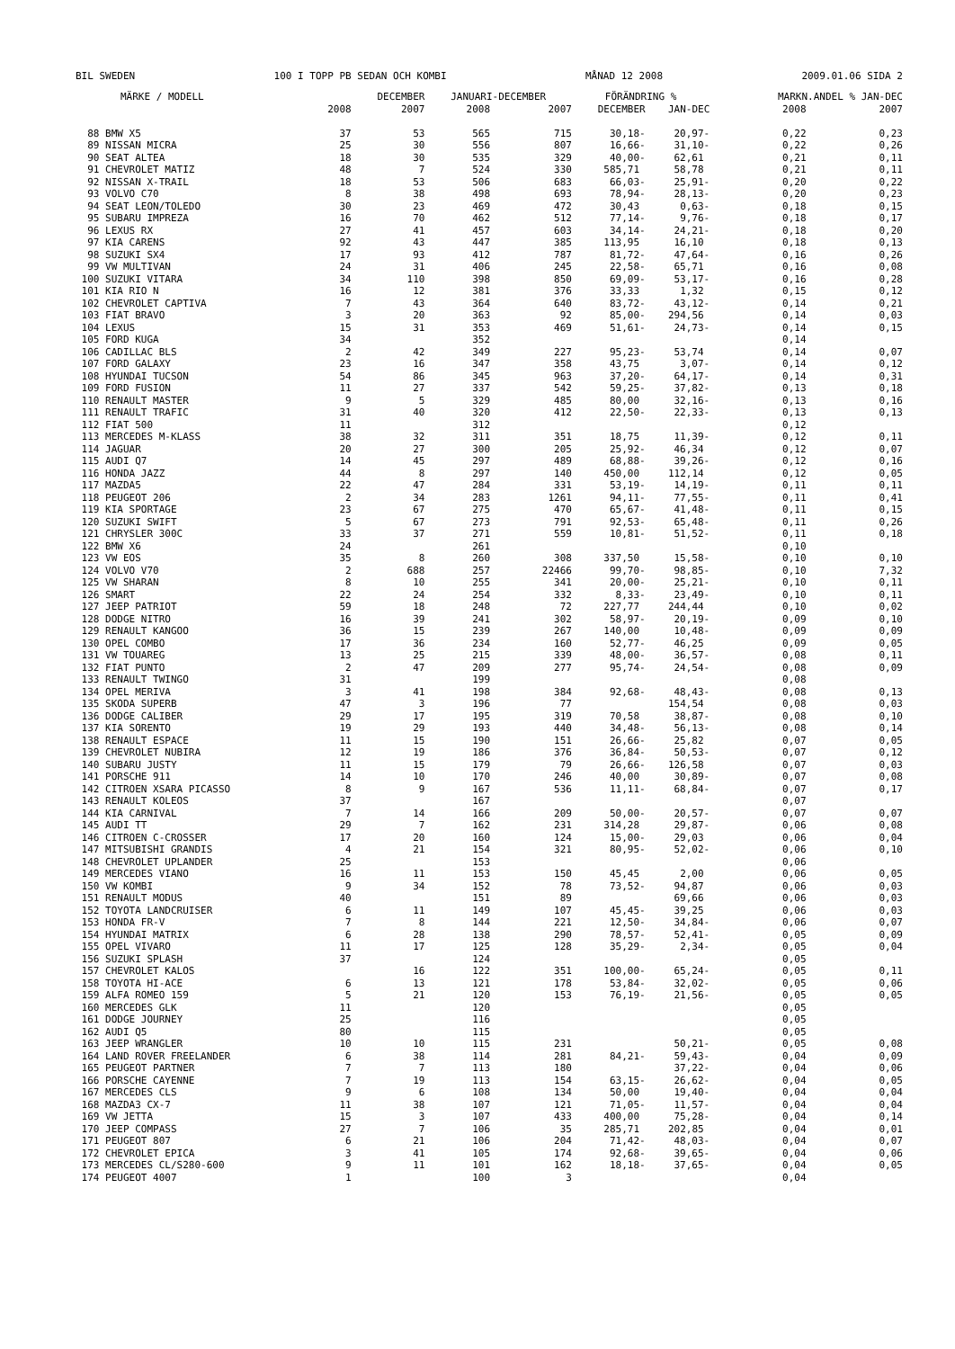BIL SWEDEN 100 I TOPP PB SEDAN OCH KOMBI MÅNAD 12 2008 2009.01.06 SIDA 2
| MÄRKE / MODELL | | DECEMBER | JANUARI-DECEMBER | | FÖRÄNDRING % | | MARKN.ANDEL % JAN-DEC | |
| --- | --- | --- | --- | --- | --- | --- | --- | --- |
| | 2008 | 2007 | 2008 | 2007 | DECEMBER | JAN-DEC | 2008 | 2007 |
| 88 BMW X5 | 37 | 53 | 565 | 715 | 30,18- | 20,97- | 0,22 | 0,23 |
| 89 NISSAN MICRA | 25 | 30 | 556 | 807 | 16,66- | 31,10- | 0,22 | 0,26 |
| 90 SEAT ALTEA | 18 | 30 | 535 | 329 | 40,00- | 62,61 | 0,21 | 0,11 |
| 91 CHEVROLET MATIZ | 48 | 7 | 524 | 330 | 585,71 | 58,78 | 0,21 | 0,11 |
| 92 NISSAN X-TRAIL | 18 | 53 | 506 | 683 | 66,03- | 25,91- | 0,20 | 0,22 |
| 93 VOLVO C70 | 8 | 38 | 498 | 693 | 78,94- | 28,13- | 0,20 | 0,23 |
| 94 SEAT LEON/TOLEDO | 30 | 23 | 469 | 472 | 30,43 | 0,63- | 0,18 | 0,15 |
| 95 SUBARU IMPREZA | 16 | 70 | 462 | 512 | 77,14- | 9,76- | 0,18 | 0,17 |
| 96 LEXUS RX | 27 | 41 | 457 | 603 | 34,14- | 24,21- | 0,18 | 0,20 |
| 97 KIA CARENS | 92 | 43 | 447 | 385 | 113,95 | 16,10 | 0,18 | 0,13 |
| 98 SUZUKI SX4 | 17 | 93 | 412 | 787 | 81,72- | 47,64- | 0,16 | 0,26 |
| 99 VW MULTIVAN | 24 | 31 | 406 | 245 | 22,58- | 65,71 | 0,16 | 0,08 |
| 100 SUZUKI VITARA | 34 | 110 | 398 | 850 | 69,09- | 53,17- | 0,16 | 0,28 |
| 101 KIA RIO N | 16 | 12 | 381 | 376 | 33,33 | 1,32 | 0,15 | 0,12 |
| 102 CHEVROLET CAPTIVA | 7 | 43 | 364 | 640 | 83,72- | 43,12- | 0,14 | 0,21 |
| 103 FIAT BRAVO | 3 | 20 | 363 | 92 | 85,00- | 294,56 | 0,14 | 0,03 |
| 104 LEXUS | 15 | 31 | 353 | 469 | 51,61- | 24,73- | 0,14 | 0,15 |
| 105 FORD KUGA | 34 | | 352 | | | | 0,14 | |
| 106 CADILLAC BLS | 2 | 42 | 349 | 227 | 95,23- | 53,74 | 0,14 | 0,07 |
| 107 FORD GALAXY | 23 | 16 | 347 | 358 | 43,75 | 3,07- | 0,14 | 0,12 |
| 108 HYUNDAI TUCSON | 54 | 86 | 345 | 963 | 37,20- | 64,17- | 0,14 | 0,31 |
| 109 FORD FUSION | 11 | 27 | 337 | 542 | 59,25- | 37,82- | 0,13 | 0,18 |
| 110 RENAULT MASTER | 9 | 5 | 329 | 485 | 80,00 | 32,16- | 0,13 | 0,16 |
| 111 RENAULT TRAFIC | 31 | 40 | 320 | 412 | 22,50- | 22,33- | 0,13 | 0,13 |
| 112 FIAT 500 | 11 | | 312 | | | | 0,12 | |
| 113 MERCEDES M-KLASS | 38 | 32 | 311 | 351 | 18,75 | 11,39- | 0,12 | 0,11 |
| 114 JAGUAR | 20 | 27 | 300 | 205 | 25,92- | 46,34 | 0,12 | 0,07 |
| 115 AUDI Q7 | 14 | 45 | 297 | 489 | 68,88- | 39,26- | 0,12 | 0,16 |
| 116 HONDA JAZZ | 44 | 8 | 297 | 140 | 450,00 | 112,14 | 0,12 | 0,05 |
| 117 MAZDA5 | 22 | 47 | 284 | 331 | 53,19- | 14,19- | 0,11 | 0,11 |
| 118 PEUGEOT 206 | 2 | 34 | 283 | 1261 | 94,11- | 77,55- | 0,11 | 0,41 |
| 119 KIA SPORTAGE | 23 | 67 | 275 | 470 | 65,67- | 41,48- | 0,11 | 0,15 |
| 120 SUZUKI SWIFT | 5 | 67 | 273 | 791 | 92,53- | 65,48- | 0,11 | 0,26 |
| 121 CHRYSLER 300C | 33 | 37 | 271 | 559 | 10,81- | 51,52- | 0,11 | 0,18 |
| 122 BMW X6 | 24 | | 261 | | | | 0,10 | |
| 123 VW EOS | 35 | 8 | 260 | 308 | 337,50 | 15,58- | 0,10 | 0,10 |
| 124 VOLVO V70 | 2 | 688 | 257 | 22466 | 99,70- | 98,85- | 0,10 | 7,32 |
| 125 VW SHARAN | 8 | 10 | 255 | 341 | 20,00- | 25,21- | 0,10 | 0,11 |
| 126 SMART | 22 | 24 | 254 | 332 | 8,33- | 23,49- | 0,10 | 0,11 |
| 127 JEEP PATRIOT | 59 | 18 | 248 | 72 | 227,77 | 244,44 | 0,10 | 0,02 |
| 128 DODGE NITRO | 16 | 39 | 241 | 302 | 58,97- | 20,19- | 0,09 | 0,10 |
| 129 RENAULT KANGOO | 36 | 15 | 239 | 267 | 140,00 | 10,48- | 0,09 | 0,09 |
| 130 OPEL COMBO | 17 | 36 | 234 | 160 | 52,77- | 46,25 | 0,09 | 0,05 |
| 131 VW TOUAREG | 13 | 25 | 215 | 339 | 48,00- | 36,57- | 0,08 | 0,11 |
| 132 FIAT PUNTO | 2 | 47 | 209 | 277 | 95,74- | 24,54- | 0,08 | 0,09 |
| 133 RENAULT TWINGO | 31 | | 199 | | | | 0,08 | |
| 134 OPEL MERIVA | 3 | 41 | 198 | 384 | 92,68- | 48,43- | 0,08 | 0,13 |
| 135 SKODA SUPERB | 47 | 3 | 196 | 77 | | 154,54 | 0,08 | 0,03 |
| 136 DODGE CALIBER | 29 | 17 | 195 | 319 | 70,58 | 38,87- | 0,08 | 0,10 |
| 137 KIA SORENTO | 19 | 29 | 193 | 440 | 34,48- | 56,13- | 0,08 | 0,14 |
| 138 RENAULT ESPACE | 11 | 15 | 190 | 151 | 26,66- | 25,82 | 0,07 | 0,05 |
| 139 CHEVROLET NUBIRA | 12 | 19 | 186 | 376 | 36,84- | 50,53- | 0,07 | 0,12 |
| 140 SUBARU JUSTY | 11 | 15 | 179 | 79 | 26,66- | 126,58 | 0,07 | 0,03 |
| 141 PORSCHE 911 | 14 | 10 | 170 | 246 | 40,00 | 30,89- | 0,07 | 0,08 |
| 142 CITROEN XSARA PICASSO | 8 | 9 | 167 | 536 | 11,11- | 68,84- | 0,07 | 0,17 |
| 143 RENAULT KOLEOS | 37 | | 167 | | | | 0,07 | |
| 144 KIA CARNIVAL | 7 | 14 | 166 | 209 | 50,00- | 20,57- | 0,07 | 0,07 |
| 145 AUDI TT | 29 | 7 | 162 | 231 | 314,28 | 29,87- | 0,06 | 0,08 |
| 146 CITROEN C-CROSSER | 17 | 20 | 160 | 124 | 15,00- | 29,03 | 0,06 | 0,04 |
| 147 MITSUBISHI GRANDIS | 4 | 21 | 154 | 321 | 80,95- | 52,02- | 0,06 | 0,10 |
| 148 CHEVROLET UPLANDER | 25 | | 153 | | | | 0,06 | |
| 149 MERCEDES VIANO | 16 | 11 | 153 | 150 | 45,45 | 2,00 | 0,06 | 0,05 |
| 150 VW KOMBI | 9 | 34 | 152 | 78 | 73,52- | 94,87 | 0,06 | 0,03 |
| 151 RENAULT MODUS | 40 | | 151 | 89 | | 69,66 | 0,06 | 0,03 |
| 152 TOYOTA LANDCRUISER | 6 | 11 | 149 | 107 | 45,45- | 39,25 | 0,06 | 0,03 |
| 153 HONDA FR-V | 7 | 8 | 144 | 221 | 12,50- | 34,84- | 0,06 | 0,07 |
| 154 HYUNDAI MATRIX | 6 | 28 | 138 | 290 | 78,57- | 52,41- | 0,05 | 0,09 |
| 155 OPEL VIVARO | 11 | 17 | 125 | 128 | 35,29- | 2,34- | 0,05 | 0,04 |
| 156 SUZUKI SPLASH | 37 | | 124 | | | | 0,05 | |
| 157 CHEVROLET KALOS | | 16 | 122 | 351 | 100,00- | 65,24- | 0,05 | 0,11 |
| 158 TOYOTA HI-ACE | 6 | 13 | 121 | 178 | 53,84- | 32,02- | 0,05 | 0,06 |
| 159 ALFA ROMEO 159 | 5 | 21 | 120 | 153 | 76,19- | 21,56- | 0,05 | 0,05 |
| 160 MERCEDES GLK | 11 | | 120 | | | | 0,05 | |
| 161 DODGE JOURNEY | 25 | | 116 | | | | 0,05 | |
| 162 AUDI Q5 | 80 | | 115 | | | | 0,05 | |
| 163 JEEP WRANGLER | 10 | 10 | 115 | 231 | | 50,21- | 0,05 | 0,08 |
| 164 LAND ROVER FREELANDER | 6 | 38 | 114 | 281 | 84,21- | 59,43- | 0,04 | 0,09 |
| 165 PEUGEOT PARTNER | 7 | 7 | 113 | 180 | | 37,22- | 0,04 | 0,06 |
| 166 PORSCHE CAYENNE | 7 | 19 | 113 | 154 | 63,15- | 26,62- | 0,04 | 0,05 |
| 167 MERCEDES CLS | 9 | 6 | 108 | 134 | 50,00 | 19,40- | 0,04 | 0,04 |
| 168 MAZDA3 CX-7 | 11 | 38 | 107 | 121 | 71,05- | 11,57- | 0,04 | 0,04 |
| 169 VW JETTA | 15 | 3 | 107 | 433 | 400,00 | 75,28- | 0,04 | 0,14 |
| 170 JEEP COMPASS | 27 | 7 | 106 | 35 | 285,71 | 202,85 | 0,04 | 0,01 |
| 171 PEUGEOT 807 | 6 | 21 | 106 | 204 | 71,42- | 48,03- | 0,04 | 0,07 |
| 172 CHEVROLET EPICA | 3 | 41 | 105 | 174 | 92,68- | 39,65- | 0,04 | 0,06 |
| 173 MERCEDES CL/S280-600 | 9 | 11 | 101 | 162 | 18,18- | 37,65- | 0,04 | 0,05 |
| 174 PEUGEOT 4007 | 1 | | 100 | 3 | | | 0,04 | |